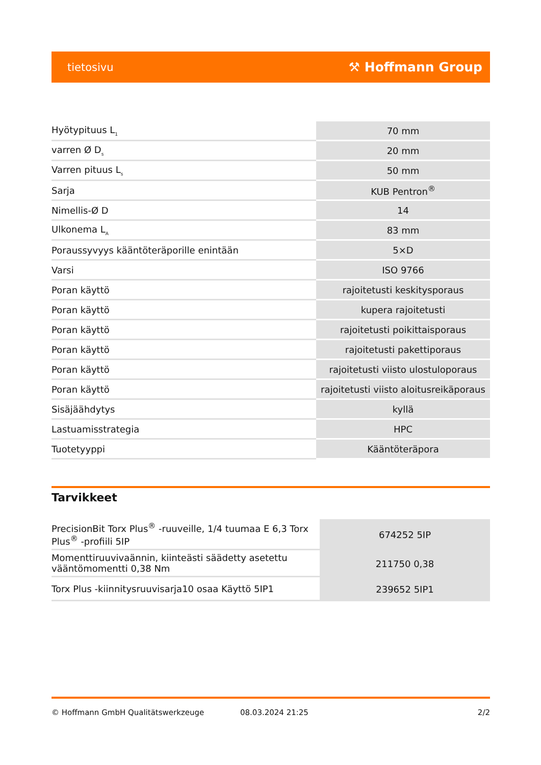tietosivu ⚒ Hoffmann Group
| Hyötypituus L<sub>1</sub> | 70 mm |
| varren Ø D<sub>s</sub> | 20 mm |
| Varren pituus L<sub>s</sub> | 50 mm |
| Sarja | KUB Pentron<sup>®</sup> |
| Nimellis-Ø D | 14 |
| Ulkonema L<sub>A</sub> | 83 mm |
| Poraussyvyys kääntöteräporille enintään | 5×D |
| Varsi | ISO 9766 |
| Poran käyttö | rajoitetusti keskitysporaus |
| Poran käyttö | kupera rajoitetusti |
| Poran käyttö | rajoitetusti poikittaisporaus |
| Poran käyttö | rajoitetusti pakettiporaus |
| Poran käyttö | rajoitetusti viisto ulostuloporaus |
| Poran käyttö | rajoitetusti viisto aloitusreikäporaus |
| Sisäjäähdytys | kyllä |
| Lastuamisstrategia | HPC |
| Tuotetyyppi | Kääntöteräpora |
Tarvikkeet
| PrecisionBit Torx Plus<sup>®</sup> -ruuveille, 1/4 tuumaa E 6,3 Torx Plus<sup>®</sup> -profiili 5IP | 674252 5IP |
| Momenttiruuvivaännin, kiinteästi säädetty asetettu vääntömomentti 0,38 Nm | 211750 0,38 |
| Torx Plus -kiinnitysruuvisarja10 osaa Käyttö 5IP1 | 239652 5IP1 |
© Hoffmann GmbH Qualitätswerkzeuge 08.03.2024 21:25 2/2